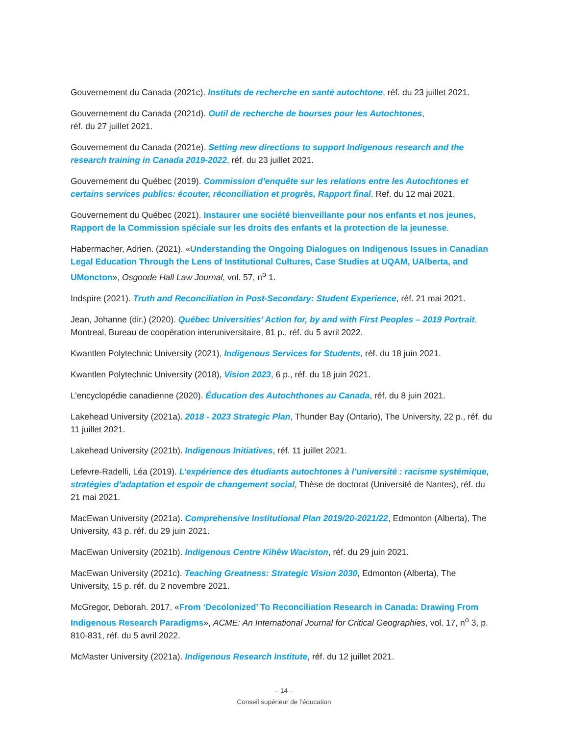Gouvernement du Canada (2021c). Instituts de recherche en santé autochtone, réf. du 23 juillet 2021.
Gouvernement du Canada (2021d). Outil de recherche de bourses pour les Autochtones,
réf. du 27 juillet 2021.
Gouvernement du Canada (2021e). Setting new directions to support Indigenous research and the research training in Canada 2019-2022, réf. du 23 juillet 2021.
Gouvernement du Québec (2019). Commission d’enquête sur les relations entre les Autochtones et certains services publics: écouter, réconciliation et progrès, Rapport final. Ref. du 12 mai 2021.
Gouvernement du Québec (2021). Instaurer une société bienveillante pour nos enfants et nos jeunes, Rapport de la Commission spéciale sur les droits des enfants et la protection de la jeunesse.
Habermacher, Adrien. (2021). «Understanding the Ongoing Dialogues on Indigenous Issues in Canadian Legal Education Through the Lens of Institutional Cultures, Case Studies at UQAM, UAlberta, and UMoncton», Osgoode Hall Law Journal, vol. 57, n<sup>o</sup> 1.
Indspire (2021). Truth and Reconciliation in Post-Secondary: Student Experience, réf. 21 mai 2021.
Jean, Johanne (dir.) (2020). Québec Universities’ Action for, by and with First Peoples – 2019 Portrait. Montreal, Bureau de coopération interuniversitaire, 81 p., réf. du 5 avril 2022.
Kwantlen Polytechnic University (2021), Indigenous Services for Students, réf. du 18 juin 2021.
Kwantlen Polytechnic University (2018), Vision 2023, 6 p., réf. du 18 juin 2021.
L’encyclopédie canadienne (2020). Éducation des Autochthones au Canada, réf. du 8 juin 2021.
Lakehead University (2021a). 2018 - 2023 Strategic Plan, Thunder Bay (Ontario), The University, 22 p., réf. du 11 juillet 2021.
Lakehead University (2021b). Indigenous Initiatives, réf. 11 juillet 2021.
Lefevre-Radelli, Léa (2019). L’expérience des étudiants autochtones à l’université : racisme systémique, stratégies d’adaptation et espoir de changement social, Thèse de doctorat (Université de Nantes), réf. du 21 mai 2021.
MacEwan University (2021a). Comprehensive Institutional Plan 2019/20-2021/22, Edmonton (Alberta), The University, 43 p. réf. du 29 juin 2021.
MacEwan University (2021b). Indigenous Centre Kihêw Waciston, réf. du 29 juin 2021.
MacEwan University (2021c). Teaching Greatness: Strategic Vision 2030, Edmonton (Alberta), The University, 15 p. réf. du 2 novembre 2021.
McGregor, Deborah. 2017. «From ‘Decolonized’ To Reconciliation Research in Canada: Drawing From Indigenous Research Paradigms», ACME: An International Journal for Critical Geographies, vol. 17, n<sup>o</sup> 3, p. 810-831, réf. du 5 avril 2022.
McMaster University (2021a). Indigenous Research Institute, réf. du 12 juillet 2021.
– 14 –
Conseil supérieur de l’éducation